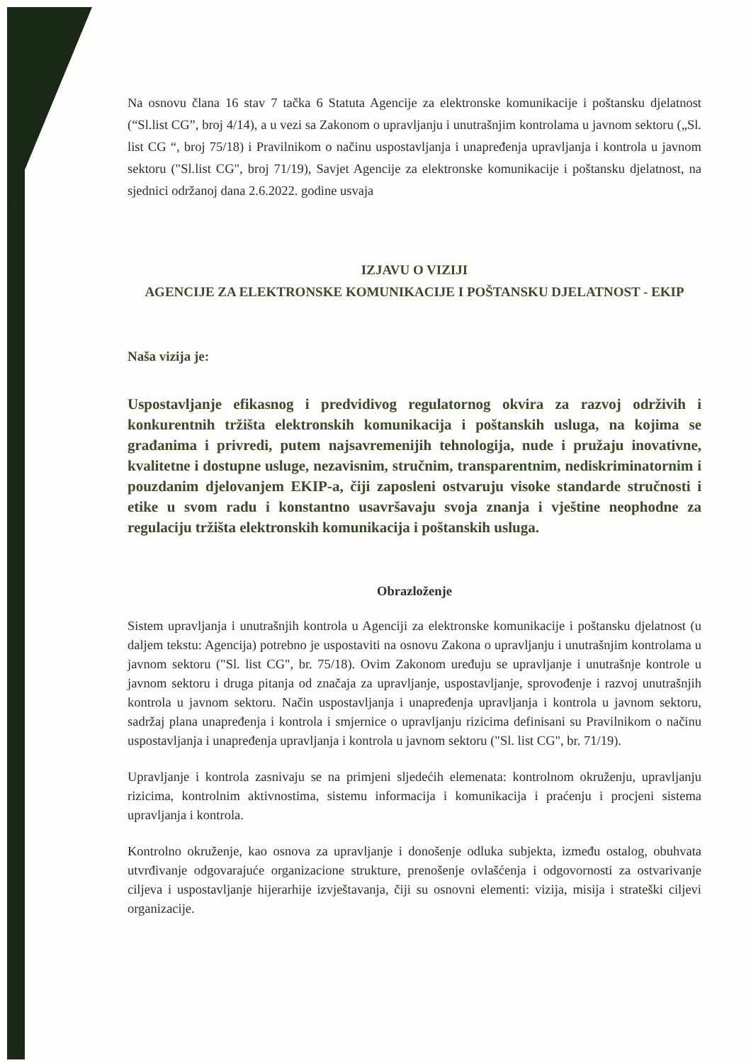Na osnovu člana 16 stav 7 tačka 6 Statuta Agencije za elektronske komunikacije i poštansku djelatnost (“Sl.list CG”, broj 4/14), a u vezi sa Zakonom o upravljanju i unutrašnjim kontrolama u javnom sektoru („Sl. list CG “, broj 75/18) i Pravilnikom o načinu uspostavljanja i unapređenja upravljanja i kontrola u javnom sektoru ("Sl.list CG", broj 71/19), Savjet Agencije za elektronske komunikacije i poštansku djelatnost, na sjednici održanoj dana 2.6.2022. godine usvaja
IZJAVU O VIZIJI
AGENCIJE ZA ELEKTRONSKE KOMUNIKACIJE I POŠTANSKU DJELATNOST - EKIP
Naša vizija je:
Uspostavljanje efikasnog i predvidivog regulatornog okvira za razvoj održivih i konkurentnih tržišta elektronskih komunikacija i poštanskih usluga, na kojima se građanima i privredi, putem najsavremenijih tehnologija, nude i pružaju inovativne, kvalitetne i dostupne usluge, nezavisnim, stručnim, transparentnim, nediskriminatornim i pouzdanim djelovanjem EKIP-a, čiji zaposleni ostvaruju visoke standarde stručnosti i etike u svom radu i konstantno usavršavaju svoja znanja i vještine neophodne za regulaciju tržišta elektronskih komunikacija i poštanskih usluga.
Obrazloženje
Sistem upravljanja i unutrašnjih kontrola u Agenciji za elektronske komunikacije i poštansku djelatnost (u daljem tekstu: Agencija) potrebno je uspostaviti na osnovu Zakona o upravljanju i unutrašnjim kontrolama u javnom sektoru ("Sl. list CG", br. 75/18). Ovim Zakonom uređuju se upravljanje i unutrašnje kontrole u javnom sektoru i druga pitanja od značaja za upravljanje, uspostavljanje, sprovođenje i razvoj unutrašnjih kontrola u javnom sektoru. Način uspostavljanja i unapređenja upravljanja i kontrola u javnom sektoru, sadržaj plana unapređenja i kontrola i smjernice o upravljanju rizicima definisani su Pravilnikom o načinu uspostavljanja i unapređenja upravljanja i kontrola u javnom sektoru ("Sl. list CG", br. 71/19).
Upravljanje i kontrola zasnivaju se na primjeni sljedećih elemenata: kontrolnom okruženju, upravljanju rizicima, kontrolnim aktivnostima, sistemu informacija i komunikacija i praćenju i procjeni sistema upravljanja i kontrola.
Kontrolno okruženje, kao osnova za upravljanje i donošenje odluka subjekta, između ostalog, obuhvata utvrđivanje odgovarajuće organizacione strukture, prenošenje ovlašćenja i odgovornosti za ostvarivanje ciljeva i uspostavljanje hijerarhije izvještavanja, čiji su osnovni elementi: vizija, misija i strateški ciljevi organizacije.